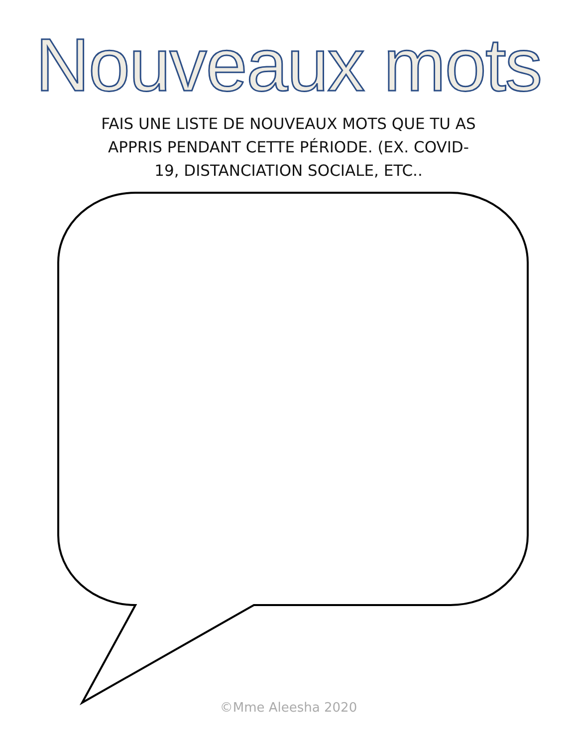Nouveaux mots
FAIS UNE LISTE DE NOUVEAUX MOTS QUE TU AS APPRIS PENDANT CETTE PÉRIODE. (EX. COVID-19, DISTANCIATION SOCIALE, ETC..
©Mme Aleesha 2020